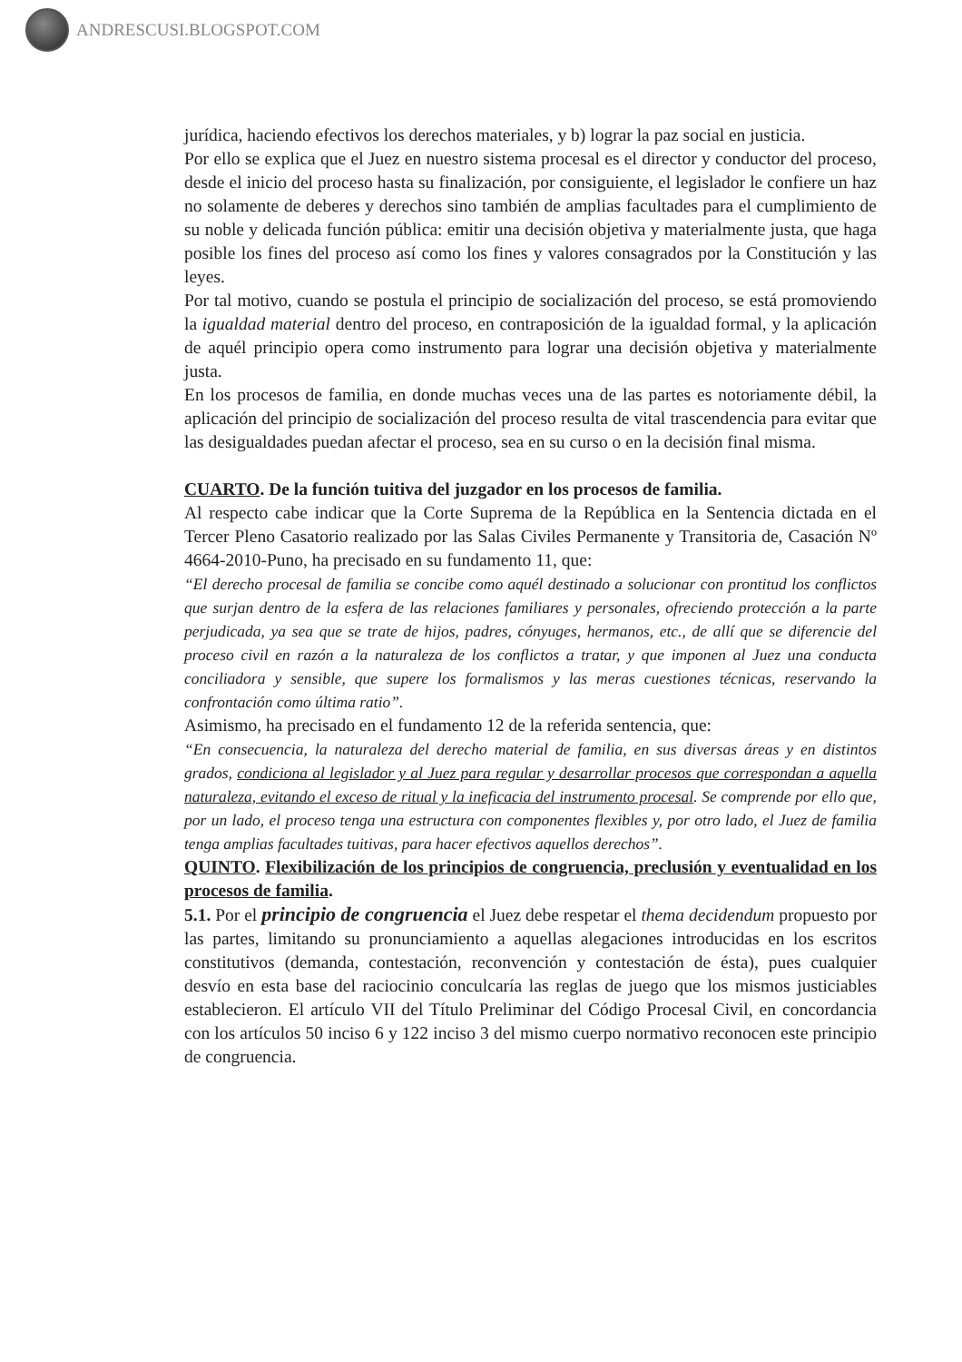ANDRESCUSI.BLOGSPOT.COM
jurídica, haciendo efectivos los derechos materiales, y b) lograr la paz social en justicia.
Por ello se explica que el Juez en nuestro sistema procesal es el director y conductor del proceso, desde el inicio del proceso hasta su finalización, por consiguiente, el legislador le confiere un haz no solamente de deberes y derechos sino también de amplias facultades para el cumplimiento de su noble y delicada función pública: emitir una decisión objetiva y materialmente justa, que haga posible los fines del proceso así como los fines y valores consagrados por la Constitución y las leyes.
Por tal motivo, cuando se postula el principio de socialización del proceso, se está promoviendo la igualdad material dentro del proceso, en contraposición de la igualdad formal, y la aplicación de aquél principio opera como instrumento para lograr una decisión objetiva y materialmente justa.
En los procesos de familia, en donde muchas veces una de las partes es notoriamente débil, la aplicación del principio de socialización del proceso resulta de vital trascendencia para evitar que las desigualdades puedan afectar el proceso, sea en su curso o en la decisión final misma.
CUARTO. De la función tuitiva del juzgador en los procesos de familia.
Al respecto cabe indicar que la Corte Suprema de la República en la Sentencia dictada en el Tercer Pleno Casatorio realizado por las Salas Civiles Permanente y Transitoria de, Casación Nº 4664-2010-Puno, ha precisado en su fundamento 11, que:
“El derecho procesal de familia se concibe como aquél destinado a solucionar con prontitud los conflictos que surjan dentro de la esfera de las relaciones familiares y personales, ofreciendo protección a la parte perjudicada, ya sea que se trate de hijos, padres, cónyuges, hermanos, etc., de allí que se diferencie del proceso civil en razón a la naturaleza de los conflictos a tratar, y que imponen al Juez una conducta conciliadora y sensible, que supere los formalismos y las meras cuestiones técnicas, reservando la confrontación como última ratio”.
Asimismo, ha precisado en el fundamento 12 de la referida sentencia, que:
“En consecuencia, la naturaleza del derecho material de familia, en sus diversas áreas y en distintos grados, condiciona al legislador y al Juez para regular y desarrollar procesos que correspondan a aquella naturaleza, evitando el exceso de ritual y la ineficacia del instrumento procesal. Se comprende por ello que, por un lado, el proceso tenga una estructura con componentes flexibles y, por otro lado, el Juez de familia tenga amplias facultades tuitivas, para hacer efectivos aquellos derechos”.
QUINTO. Flexibilización de los principios de congruencia, preclusión y eventualidad en los procesos de familia.
5.1. Por el principio de congruencia el Juez debe respetar el thema decidendum propuesto por las partes, limitando su pronunciamiento a aquellas alegaciones introducidas en los escritos constitutivos (demanda, contestación, reconvención y contestación de ésta), pues cualquier desvío en esta base del raciocinio conculcaría las reglas de juego que los mismos justiciables establecieron. El artículo VII del Título Preliminar del Código Procesal Civil, en concordancia con los artículos 50 inciso 6 y 122 inciso 3 del mismo cuerpo normativo reconocen este principio de congruencia.